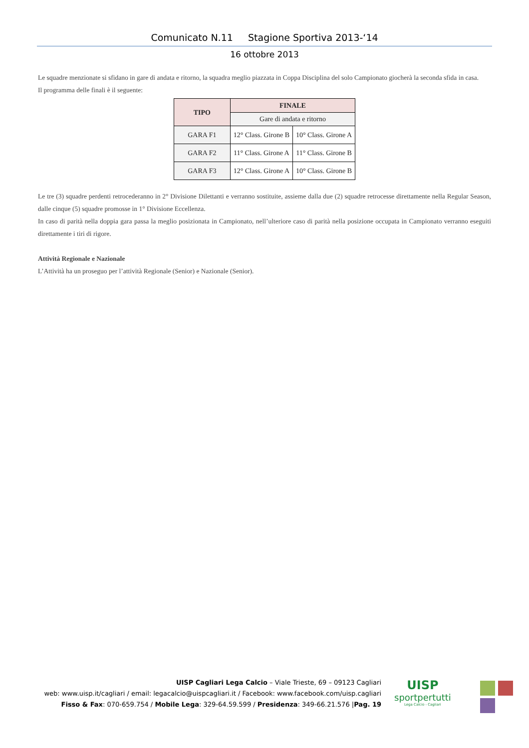Comunicato N.11 Stagione Sportiva 2013-‘14
16 ottobre 2013
Le squadre menzionate si sfidano in gare di andata e ritorno, la squadra meglio piazzata in Coppa Disciplina del solo Campionato giocherà la seconda sfida in casa.
Il programma delle finali è il seguente:
| TIPO | FINALE | |
| --- | --- | --- |
| | Gare di andata e ritorno | |
| GARA F1 | 12° Class. Girone B | 10° Class. Girone A |
| GARA F2 | 11° Class. Girone A | 11° Class. Girone B |
| GARA F3 | 12° Class. Girone A | 10° Class. Girone B |
Le tre (3) squadre perdenti retrocederanno in 2° Divisione Dilettanti e verranno sostituite, assieme dalla due (2) squadre retrocesse direttamente nella Regular Season, dalle cinque (5) squadre promosse in 1° Divisione Eccellenza.
In caso di parità nella doppia gara passa la meglio posizionata in Campionato, nell’ulteriore caso di parità nella posizione occupata in Campionato verranno eseguiti direttamente i tiri di rigore.
Attività Regionale e Nazionale
L’Attività ha un proseguo per l’attività Regionale (Senior) e Nazionale (Senior).
UISP Cagliari Lega Calcio – Viale Trieste, 69 – 09123 Cagliari
web: www.uisp.it/cagliari / email: legacalcio@uispcagliari.it / Facebook: www.facebook.com/uisp.cagliari
Fisso & Fax: 070-659.754 / Mobile Lega: 329-64.59.599 / Presidenza: 349-66.21.576 |Pag. 19
UISP
sportpertutti
Lega Calcio - Cagliari